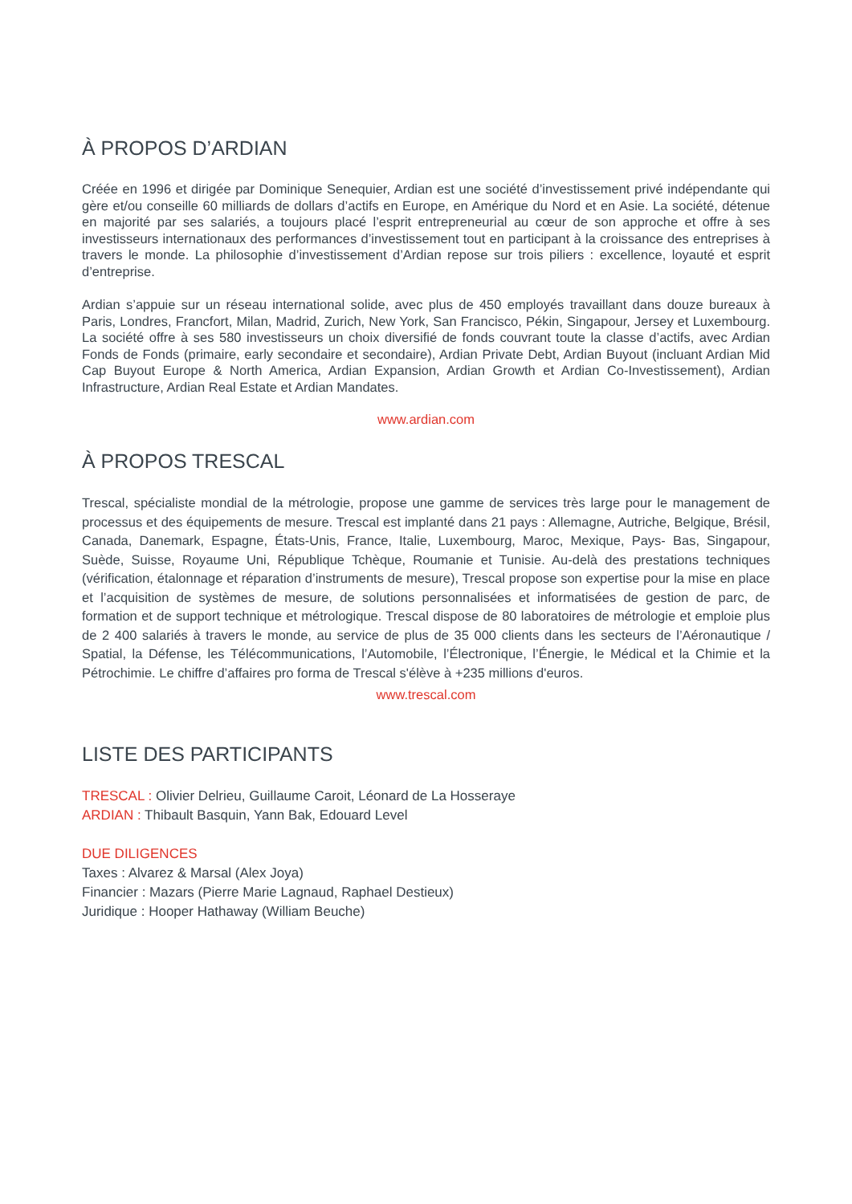À PROPOS D’ARDIAN
Créée en 1996 et dirigée par Dominique Senequier, Ardian est une société d’investissement privé indépendante qui gère et/ou conseille 60 milliards de dollars d’actifs en Europe, en Amérique du Nord et en Asie. La société, détenue en majorité par ses salariés, a toujours placé l’esprit entrepreneurial au cœur de son approche et offre à ses investisseurs internationaux des performances d’investissement tout en participant à la croissance des entreprises à travers le monde. La philosophie d’investissement d’Ardian repose sur trois piliers : excellence, loyauté et esprit d’entreprise.
Ardian s’appuie sur un réseau international solide, avec plus de 450 employés travaillant dans douze bureaux à Paris, Londres, Francfort, Milan, Madrid, Zurich, New York, San Francisco, Pékin, Singapour, Jersey et Luxembourg. La société offre à ses 580 investisseurs un choix diversifié de fonds couvrant toute la classe d’actifs, avec Ardian Fonds de Fonds (primaire, early secondaire et secondaire), Ardian Private Debt, Ardian Buyout (incluant Ardian Mid Cap Buyout Europe & North America, Ardian Expansion, Ardian Growth et Ardian Co-Investissement), Ardian Infrastructure, Ardian Real Estate et Ardian Mandates.
www.ardian.com
À PROPOS TRESCAL
Trescal, spécialiste mondial de la métrologie, propose une gamme de services très large pour le management de processus et des équipements de mesure. Trescal est implanté dans 21 pays : Allemagne, Autriche, Belgique, Brésil, Canada, Danemark, Espagne, États-Unis, France, Italie, Luxembourg, Maroc, Mexique, Pays- Bas, Singapour, Suède, Suisse, Royaume Uni, République Tchèque, Roumanie et Tunisie. Au-delà des prestations techniques (vérification, étalonnage et réparation d’instruments de mesure), Trescal propose son expertise pour la mise en place et l’acquisition de systèmes de mesure, de solutions personnalisées et informatisées de gestion de parc, de formation et de support technique et métrologique. Trescal dispose de 80 laboratoires de métrologie et emploie plus de 2 400 salariés à travers le monde, au service de plus de 35 000 clients dans les secteurs de l’Aéronautique / Spatial, la Défense, les Télécommunications, l’Automobile, l’Électronique, l’Énergie, le Médical et la Chimie et la Pétrochimie. Le chiffre d’affaires pro forma de Trescal s'élève à +235 millions d'euros.
www.trescal.com
LISTE DES PARTICIPANTS
TRESCAL : Olivier Delrieu, Guillaume Caroit, Léonard de La Hosseraye
ARDIAN : Thibault Basquin, Yann Bak, Edouard Level
DUE DILIGENCES
Taxes : Alvarez & Marsal (Alex Joya)
Financier : Mazars (Pierre Marie Lagnaud, Raphael Destieux)
Juridique : Hooper Hathaway (William Beuche)